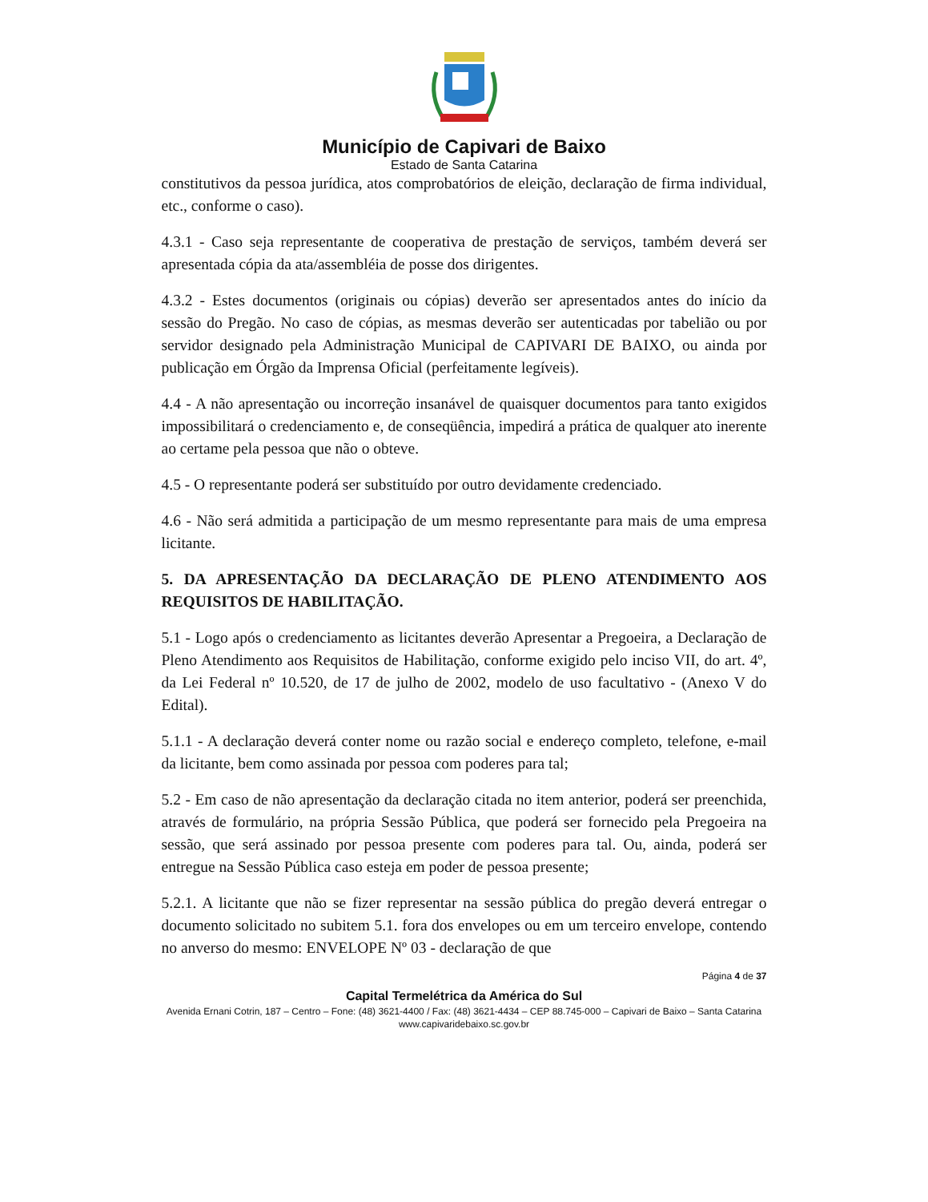Município de Capivari de Baixo
Estado de Santa Catarina
constitutivos da pessoa jurídica, atos comprobatórios de eleição, declaração de firma individual, etc., conforme o caso).
4.3.1 - Caso seja representante de cooperativa de prestação de serviços, também deverá ser apresentada cópia da ata/assembléia de posse dos dirigentes.
4.3.2 - Estes documentos (originais ou cópias) deverão ser apresentados antes do início da sessão do Pregão. No caso de cópias, as mesmas deverão ser autenticadas por tabelião ou por servidor designado pela Administração Municipal de CAPIVARI DE BAIXO, ou ainda por publicação em Órgão da Imprensa Oficial (perfeitamente legíveis).
4.4 - A não apresentação ou incorreção insanável de quaisquer documentos para tanto exigidos impossibilitará o credenciamento e, de conseqüência, impedirá a prática de qualquer ato inerente ao certame pela pessoa que não o obteve.
4.5 - O representante poderá ser substituído por outro devidamente credenciado.
4.6 - Não será admitida a participação de um mesmo representante para mais de uma empresa licitante.
5. DA APRESENTAÇÃO DA DECLARAÇÃO DE PLENO ATENDIMENTO AOS REQUISITOS DE HABILITAÇÃO.
5.1 - Logo após o credenciamento as licitantes deverão Apresentar a Pregoeira, a Declaração de Pleno Atendimento aos Requisitos de Habilitação, conforme exigido pelo inciso VII, do art. 4º, da Lei Federal nº 10.520, de 17 de julho de 2002, modelo de uso facultativo - (Anexo V do Edital).
5.1.1 - A declaração deverá conter nome ou razão social e endereço completo, telefone, e-mail da licitante, bem como assinada por pessoa com poderes para tal;
5.2 - Em caso de não apresentação da declaração citada no item anterior, poderá ser preenchida, através de formulário, na própria Sessão Pública, que poderá ser fornecido pela Pregoeira na sessão, que será assinado por pessoa presente com poderes para tal. Ou, ainda, poderá ser entregue na Sessão Pública caso esteja em poder de pessoa presente;
5.2.1. A licitante que não se fizer representar na sessão pública do pregão deverá entregar o documento solicitado no subitem 5.1. fora dos envelopes ou em um terceiro envelope, contendo no anverso do mesmo: ENVELOPE Nº 03 - declaração de que
Página 4 de 37
Capital Termelétrica da América do Sul
Avenida Ernani Cotrin, 187 – Centro – Fone: (48) 3621-4400 / Fax: (48) 3621-4434 – CEP 88.745-000 – Capivari de Baixo – Santa Catarina
www.capivaridebaixo.sc.gov.br